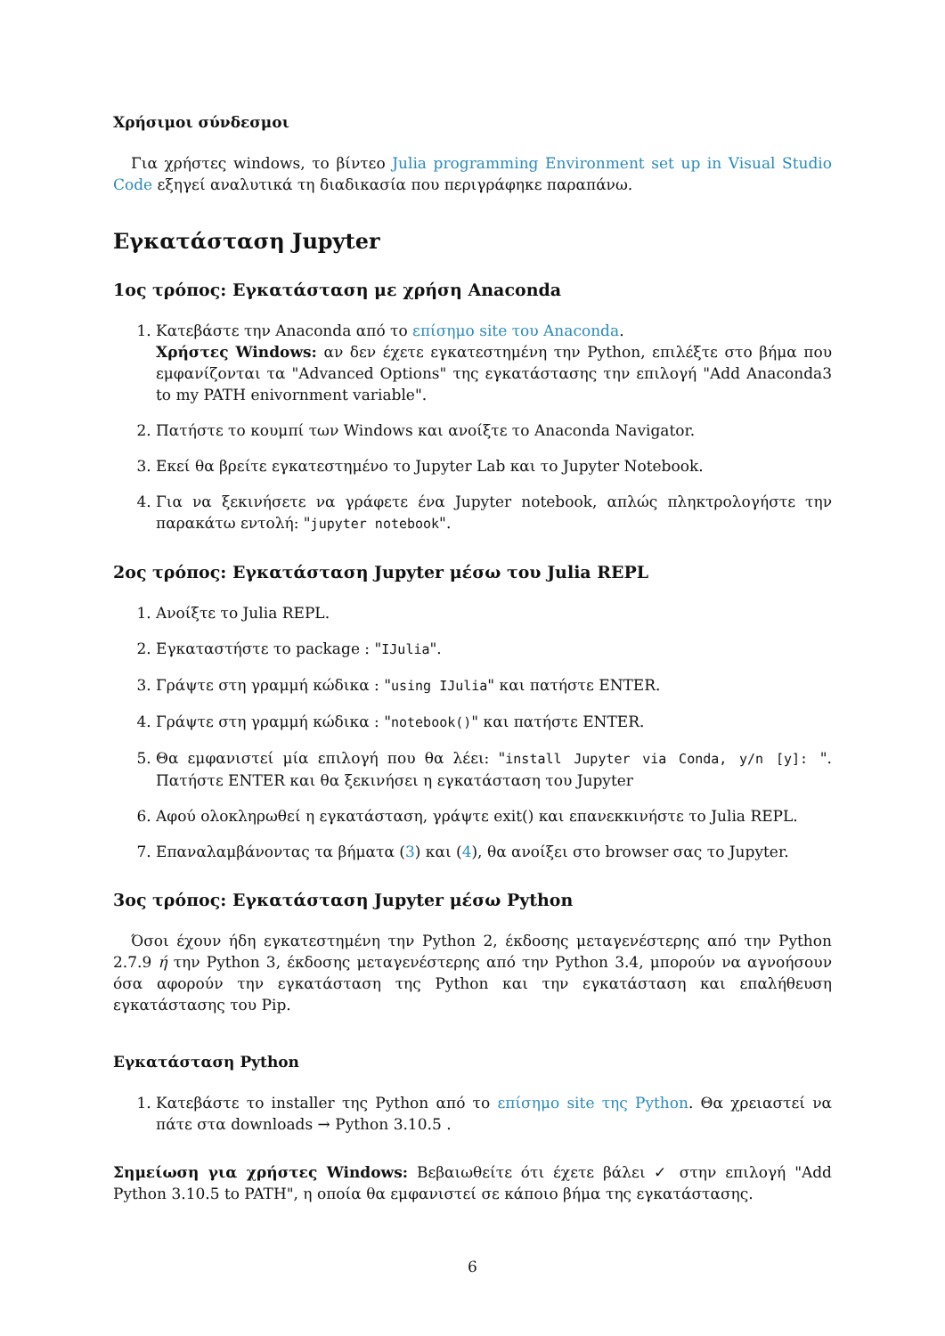Χρήσιμοι σύνδεσμοι
Για χρήστες windows, το βίντεο Julia programming Environment set up in Visual Studio Code εξηγεί αναλυτικά τη διαδικασία που περιγράφηκε παραπάνω.
Εγκατάσταση Jupyter
1ος τρόπος: Εγκατάσταση με χρήση Anaconda
1. Κατεβάστε την Anaconda από το επίσημο site του Anaconda.
Χρήστες Windows: αν δεν έχετε εγκατεστημένη την Python, επιλέξτε στο βήμα που εμφανίζονται τα "Advanced Options" της εγκατάστασης την επιλογή "Add Anaconda3 to my PATH enivornment variable".
2. Πατήστε το κουμπί των Windows και ανοίξτε το Anaconda Navigator.
3. Εκεί θα βρείτε εγκατεστημένο το Jupyter Lab και το Jupyter Notebook.
4. Για να ξεκινήσετε να γράφετε ένα Jupyter notebook, απλώς πληκτρολογήστε την παρακάτω εντολή: "jupyter notebook".
2ος τρόπος: Εγκατάσταση Jupyter μέσω του Julia REPL
1. Ανοίξτε το Julia REPL.
2. Εγκαταστήστε το package : "IJulia".
3. Γράψτε στη γραμμή κώδικα : "using IJulia" και πατήστε ENTER.
4. Γράψτε στη γραμμή κώδικα : "notebook()" και πατήστε ENTER.
5. Θα εμφανιστεί μία επιλογή που θα λέει: "install Jupyter via Conda, y/n [y]: ". Πατήστε ENTER και θα ξεκινήσει η εγκατάσταση του Jupyter
6. Αφού ολοκληρωθεί η εγκατάσταση, γράψτε exit() και επανεκκινήστε το Julia REPL.
7. Επαναλαμβάνοντας τα βήματα (3) και (4), θα ανοίξει στο browser σας το Jupyter.
3ος τρόπος: Εγκατάσταση Jupyter μέσω Python
Όσοι έχουν ήδη εγκατεστημένη την Python 2, έκδοσης μεταγενέστερης από την Python 2.7.9 ή την Python 3, έκδοσης μεταγενέστερης από την Python 3.4, μπορούν να αγνοήσουν όσα αφορούν την εγκατάσταση της Python και την εγκατάσταση και επαλήθευση εγκατάστασης του Pip.
Εγκατάσταση Python
1. Κατεβάστε το installer της Python από το επίσημο site της Python. Θα χρειαστεί να πάτε στα downloads → Python 3.10.5 .
Σημείωση για χρήστες Windows: Βεβαιωθείτε ότι έχετε βάλει ✓ στην επιλογή "Add Python 3.10.5 to PATH", η οποία θα εμφανιστεί σε κάποιο βήμα της εγκατάστασης.
6